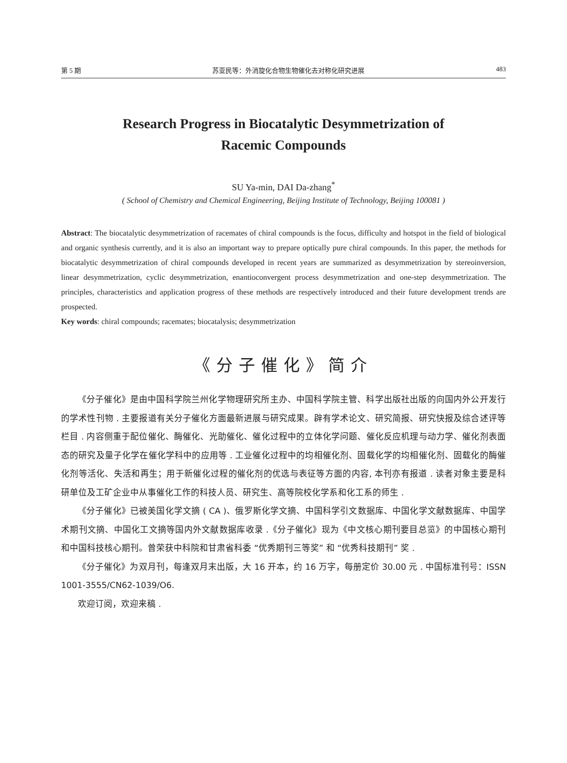第 5 期 苏亚民等：外消旋化合物生物催化去对称化研究进展 483
Research Progress in Biocatalytic Desymmetrization of
Racemic Compounds
SU Ya-min, DAI Da-zhang<sup>*</sup>
( School of Chemistry and Chemical Engineering, Beijing Institute of Technology, Beijing 100081 )
Abstract: The biocatalytic desymmetrization of racemates of chiral compounds is the focus, difficulty and hotspot in the field of biological and organic synthesis currently, and it is also an important way to prepare optically pure chiral compounds. In this paper, the methods for biocatalytic desymmetrization of chiral compounds developed in recent years are summarized as desymmetrization by stereoinversion, linear desymmetrization, cyclic desymmetrization, enantioconvergent process desymmetrization and one-step desymmetrization. The principles, characteristics and application progress of these methods are respectively introduced and their future development trends are prospected.
Key words: chiral compounds; racemates; biocatalysis; desymmetrization
《分子催化》简介
《分子催化》是由中国科学院兰州化学物理研究所主办、中国科学院主管、科学出版社出版的向国内外公开发行的学术性刊物 . 主要报道有关分子催化方面最新进展与研究成果。辟有学术论文、研究简报、研究快报及综合述评等栏目 . 内容侧重于配位催化、酶催化、光助催化、催化过程中的立体化学问题、催化反应机理与动力学、催化剂表面态的研究及量子化学在催化学科中的应用等 . 工业催化过程中的均相催化剂、固载化学的均相催化剂、固载化的酶催化剂等活化、失活和再生；用于新催化过程的催化剂的优选与表征等方面的内容, 本刊亦有报道 . 读者对象主要是科研单位及工矿企业中从事催化工作的科技人员、研究生、高等院校化学系和化工系的师生 .
《分子催化》已被美国化学文摘 ( CA )、俄罗斯化学文摘、中国科学引文数据库、中国化学文献数据库、中国学术期刊文摘、中国化工文摘等国内外文献数据库收录 .《分子催化》现为《中文核心期刊要目总览》的中国核心期刊和中国科技核心期刊。曾荣获中科院和甘肃省科委 “优秀期刊三等奖” 和 “优秀科技期刊” 奖 .
《分子催化》为双月刊，每逢双月末出版，大 16 开本，约 16 万字，每册定价 30.00 元 . 中国标准刊号：ISSN 1001-3555/CN62-1039/O6.
欢迎订阅，欢迎来稿 .